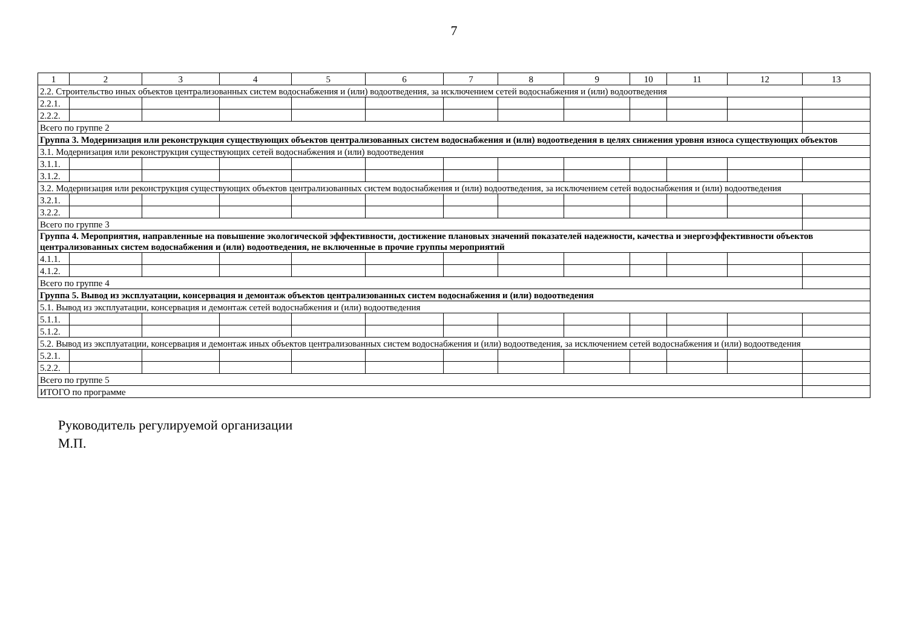7
| 1 | 2 | 3 | 4 | 5 | 6 | 7 | 8 | 9 | 10 | 11 | 12 | 13 |
| --- | --- | --- | --- | --- | --- | --- | --- | --- | --- | --- | --- | --- |
| 2.2. Строительство иных объектов централизованных систем водоснабжения и (или) водоотведения, за исключением сетей водоснабжения и (или) водоотведения | | | | | | | | | | | | |
| 2.2.1. | | | | | | | | | | | | |
| 2.2.2. | | | | | | | | | | | | |
| Всего по группе 2 | | | | | | | | | | | | |
| Группа 3. Модернизация или реконструкция существующих объектов централизованных систем водоснабжения и (или) водоотведения в целях снижения уровня износа существующих объектов | | | | | | | | | | | | |
| 3.1. Модернизация или реконструкция существующих сетей водоснабжения и (или) водоотведения | | | | | | | | | | | | |
| 3.1.1. | | | | | | | | | | | | |
| 3.1.2. | | | | | | | | | | | | |
| 3.2. Модернизация или реконструкция существующих объектов централизованных систем водоснабжения и (или) водоотведения, за исключением сетей водоснабжения и (или) водоотведения | | | | | | | | | | | | |
| 3.2.1. | | | | | | | | | | | | |
| 3.2.2. | | | | | | | | | | | | |
| Всего по группе 3 | | | | | | | | | | | | |
| Группа 4. Мероприятия, направленные на повышение экологической эффективности, достижение плановых значений показателей надежности, качества и энергоэффективности объектов централизованных систем водоснабжения и (или) водоотведения, не включенные в прочие группы мероприятий | | | | | | | | | | | | |
| 4.1.1. | | | | | | | | | | | | |
| 4.1.2. | | | | | | | | | | | | |
| Всего по группе 4 | | | | | | | | | | | | |
| Группа 5. Вывод из эксплуатации, консервация и демонтаж объектов централизованных систем водоснабжения и (или) водоотведения | | | | | | | | | | | | |
| 5.1. Вывод из эксплуатации, консервация и демонтаж сетей водоснабжения и (или) водоотведения | | | | | | | | | | | | |
| 5.1.1. | | | | | | | | | | | | |
| 5.1.2. | | | | | | | | | | | | |
| 5.2. Вывод из эксплуатации, консервация и демонтаж иных объектов централизованных систем водоснабжения и (или) водоотведения, за исключением сетей водоснабжения и (или) водоотведения | | | | | | | | | | | | |
| 5.2.1. | | | | | | | | | | | | |
| 5.2.2. | | | | | | | | | | | | |
| Всего по группе 5 | | | | | | | | | | | | |
| ИТОГО по программе | | | | | | | | | | | | |
Руководитель регулируемой организации
М.П.